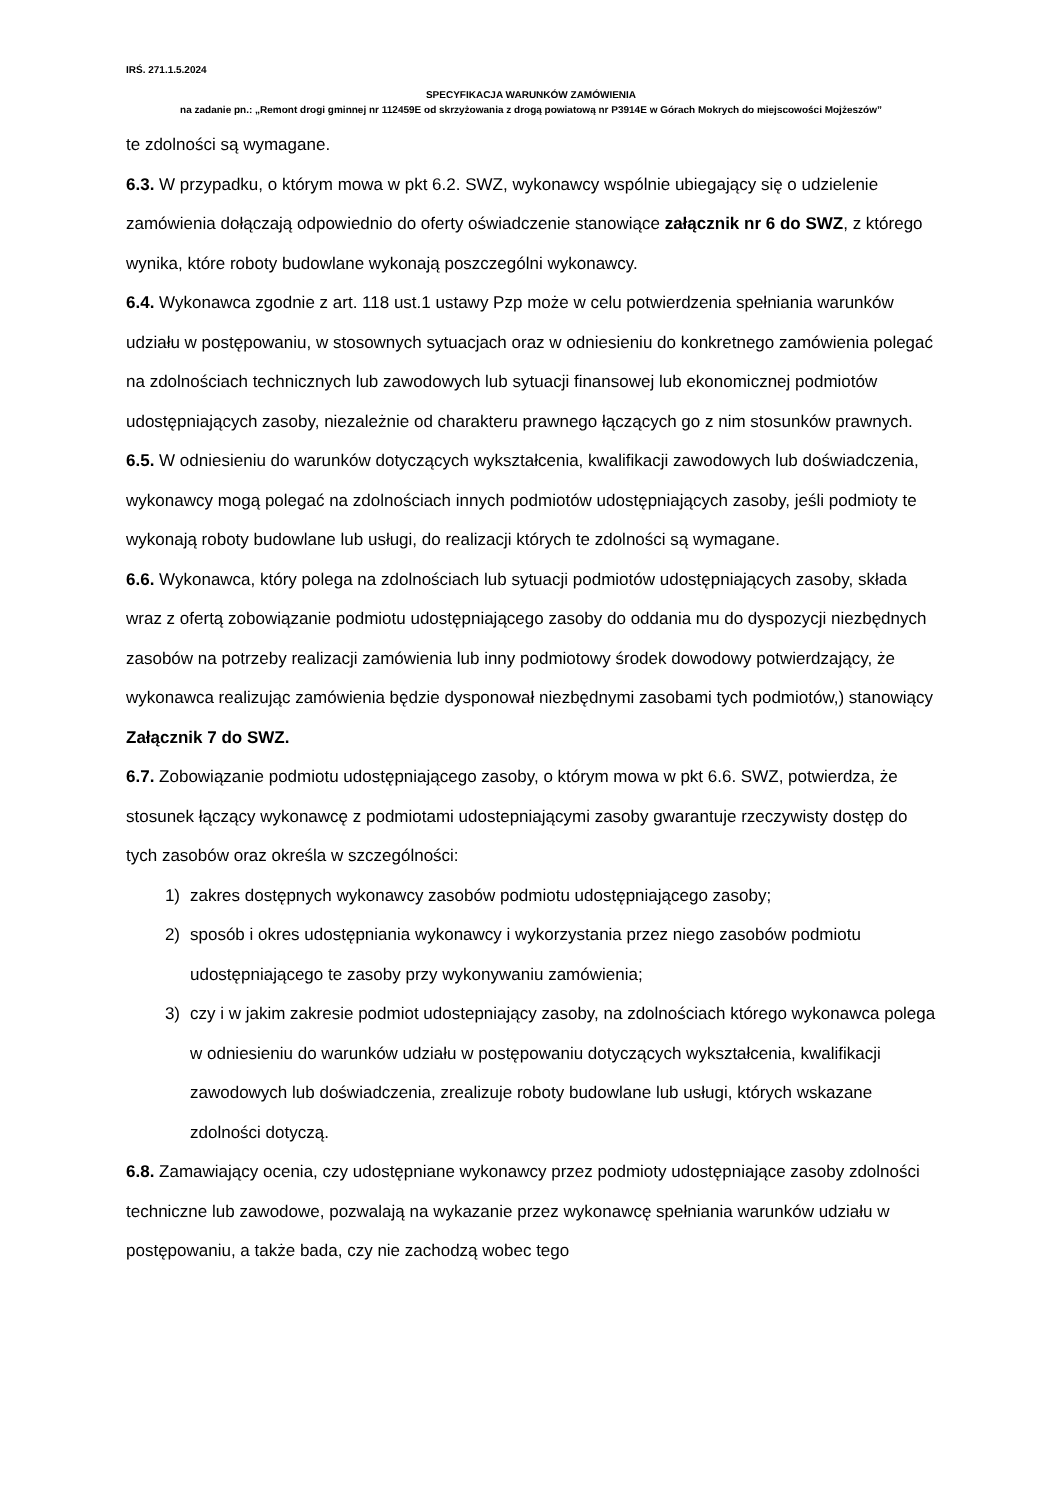IRŚ. 271.1.5.2024
SPECYFIKACJA WARUNKÓW ZAMÓWIENIA
na zadanie pn.: „Remont drogi gminnej nr 112459E od skrzyżowania z drogą powiatową nr P3914E w Górach Mokrych do miejscowości Mojżeszów”
te zdolności są wymagane.
6.3. W przypadku, o którym mowa w pkt 6.2. SWZ, wykonawcy wspólnie ubiegający się o udzielenie zamówienia dołączają odpowiednio do oferty oświadczenie stanowiące załącznik nr 6 do SWZ, z którego wynika, które roboty budowlane wykonają poszczególni wykonawcy.
6.4. Wykonawca zgodnie z art. 118 ust.1 ustawy Pzp może w celu potwierdzenia spełniania warunków udziału w postępowaniu, w stosownych sytuacjach oraz w odniesieniu do konkretnego zamówienia polegać na zdolnościach technicznych lub zawodowych lub sytuacji finansowej lub ekonomicznej podmiotów udostępniających zasoby, niezależnie od charakteru prawnego łączących go z nim stosunków prawnych.
6.5. W odniesieniu do warunków dotyczących wykształcenia, kwalifikacji zawodowych lub doświadczenia, wykonawcy mogą polegać na zdolnościach innych podmiotów udostępniających zasoby, jeśli podmioty te wykonają roboty budowlane lub usługi, do realizacji których te zdolności są wymagane.
6.6. Wykonawca, który polega na zdolnościach lub sytuacji podmiotów udostępniających zasoby, składa wraz z ofertą zobowiązanie podmiotu udostępniającego zasoby do oddania mu do dyspozycji niezbędnych zasobów na potrzeby realizacji zamówienia lub inny podmiotowy środek dowodowy potwierdzający, że wykonawca realizując zamówienia będzie dysponował niezbędnymi zasobami tych podmiotów,) stanowiący Załącznik 7 do SWZ.
6.7. Zobowiązanie podmiotu udostępniającego zasoby, o którym mowa w pkt 6.6. SWZ, potwierdza, że stosunek łączący wykonawcę z podmiotami udostepniającymi zasoby gwarantuje rzeczywisty dostęp do tych zasobów oraz określa w szczególności:
1) zakres dostępnych wykonawcy zasobów podmiotu udostępniającego zasoby;
2) sposób i okres udostępniania wykonawcy i wykorzystania przez niego zasobów podmiotu udostępniającego te zasoby przy wykonywaniu zamówienia;
3) czy i w jakim zakresie podmiot udostepniający zasoby, na zdolnościach którego wykonawca polega w odniesieniu do warunków udziału w postępowaniu dotyczących wykształcenia, kwalifikacji zawodowych lub doświadczenia, zrealizuje roboty budowlane lub usługi, których wskazane zdolności dotyczą.
6.8. Zamawiający ocenia, czy udostępniane wykonawcy przez podmioty udostępniające zasoby zdolności techniczne lub zawodowe, pozwalają na wykazanie przez wykonawcę spełniania warunków udziału w postępowaniu, a także bada, czy nie zachodzą wobec tego